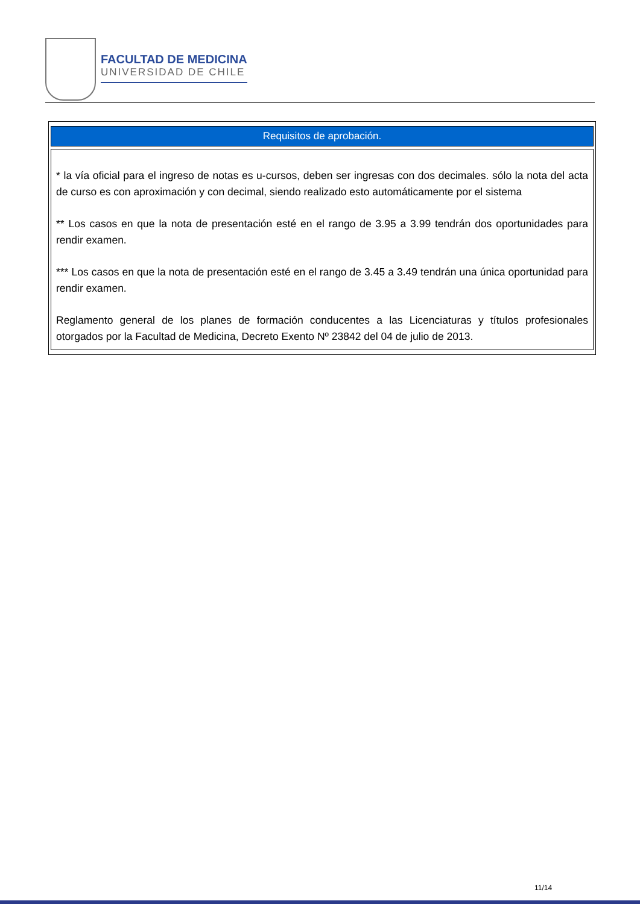FACULTAD DE MEDICINA
UNIVERSIDAD DE CHILE
| Requisitos de aprobación. |
| --- |
| * la vía oficial para el ingreso de notas es u-cursos, deben ser ingresas con dos decimales. sólo la nota del acta de curso es con aproximación y con decimal, siendo realizado esto automáticamente por el sistema ** Los casos en que la nota de presentación esté en el rango de 3.95 a 3.99 tendrán dos oportunidades para rendir examen. *** Los casos en que la nota de presentación esté en el rango de 3.45 a 3.49 tendrán una única oportunidad para rendir examen. Reglamento general de los planes de formación conducentes a las Licenciaturas y títulos profesionales otorgados por la Facultad de Medicina, Decreto Exento Nº 23842 del 04 de julio de 2013. |
11/14